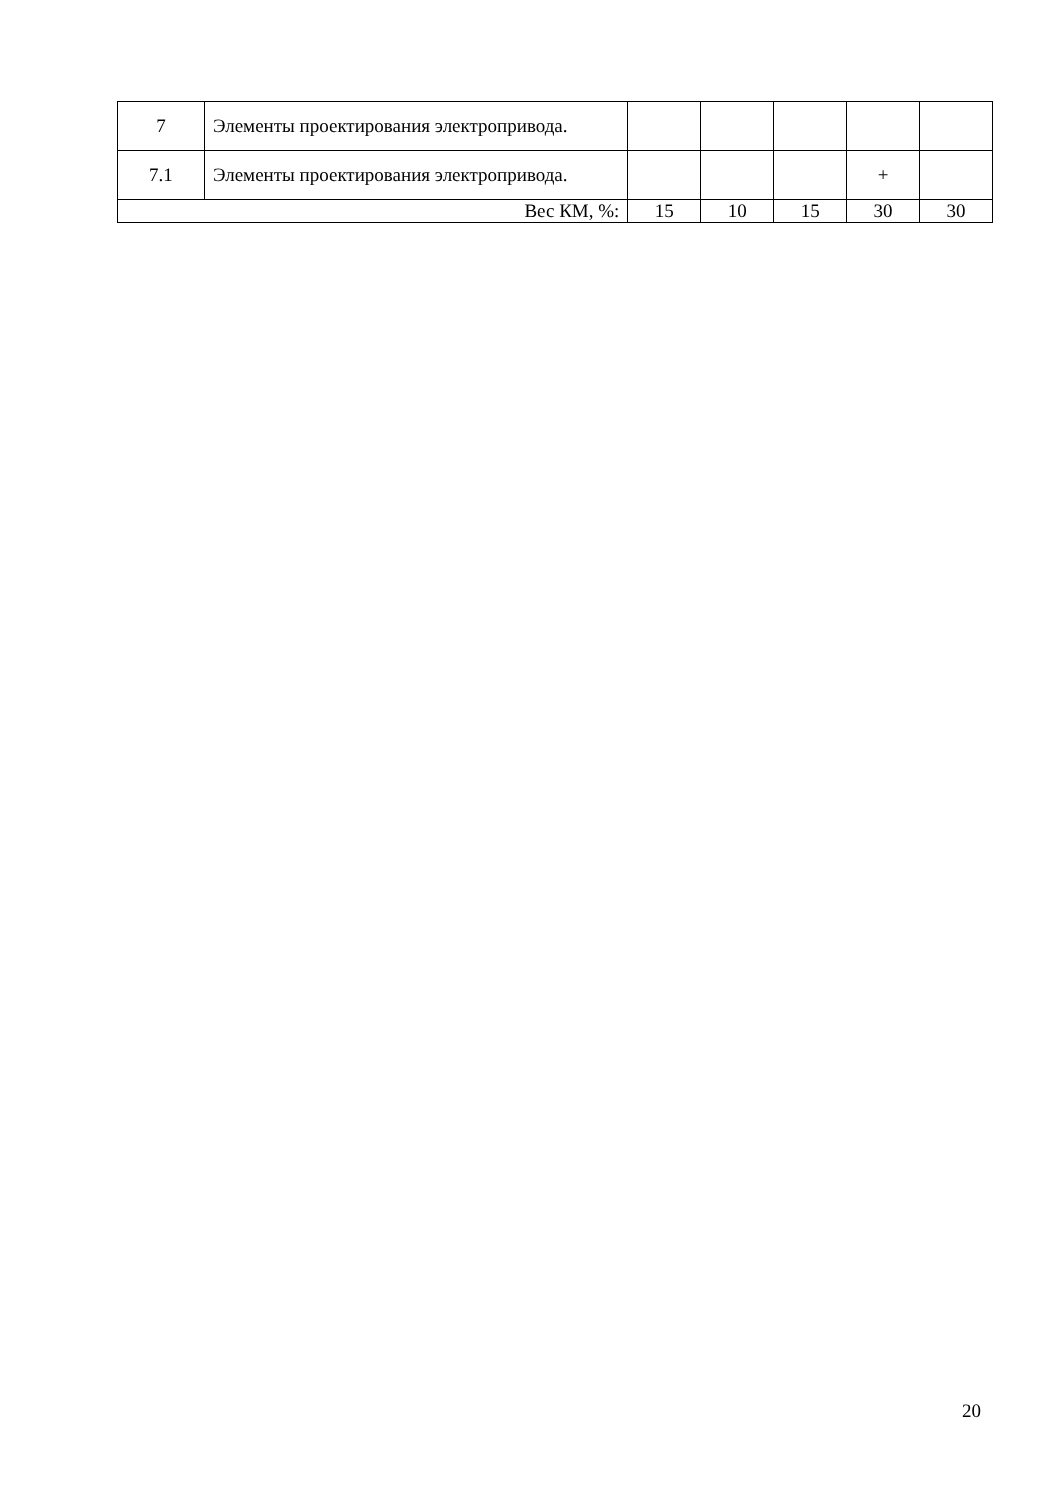| 7 | Элементы проектирования электропривода. | | | | | |
| 7.1 | Элементы проектирования электропривода. | | | | + | |
| Вес КМ, %: | | 15 | 10 | 15 | 30 | 30 |
20